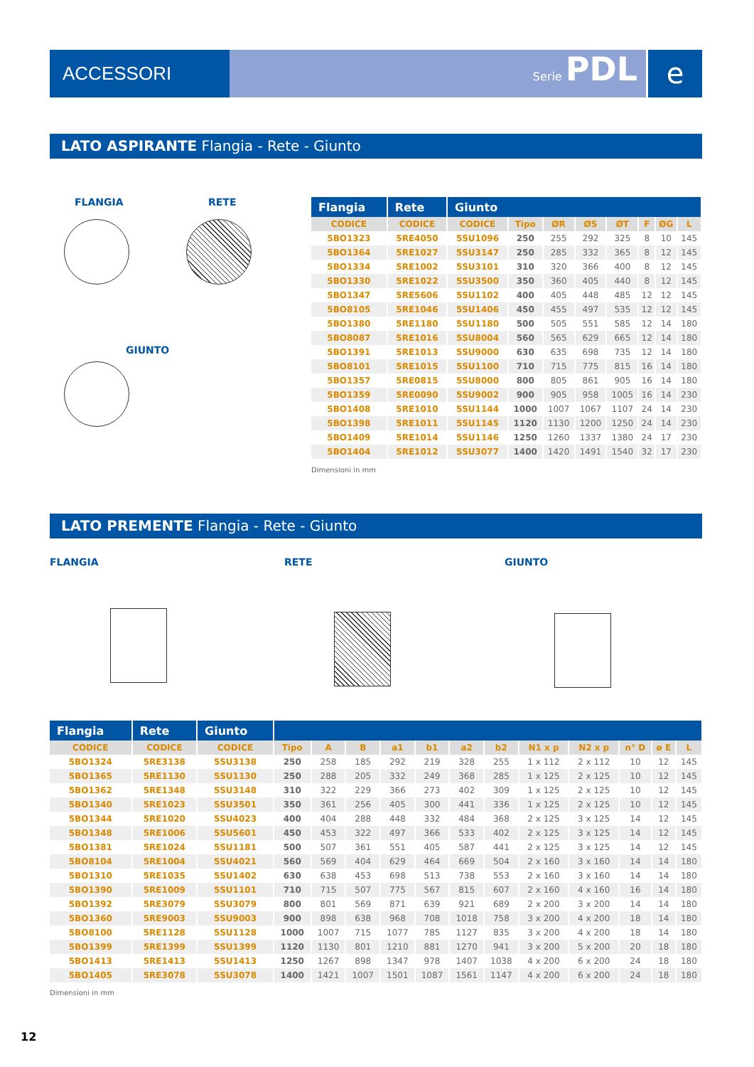ACCESSORI
Serie PDL
e
LATO ASPIRANTE Flangia - Rete - Giunto
FLANGIA RETE
GIUNTO
| Flangia | Rete | Giunto | | | | | | | |
| --- | --- | --- | --- | --- | --- | --- | --- | --- | --- |
| CODICE | CODICE | CODICE | Tipo | ØR | ØS | ØT | F | ØG | L |
| 5BO1323 | 5RE4050 | 5SU1096 | 250 | 255 | 292 | 325 | 8 | 10 | 145 |
| 5BO1364 | 5RE1027 | 5SU3147 | 250 | 285 | 332 | 365 | 8 | 12 | 145 |
| 5BO1334 | 5RE1002 | 5SU3101 | 310 | 320 | 366 | 400 | 8 | 12 | 145 |
| 5BO1330 | 5RE1022 | 5SU3500 | 350 | 360 | 405 | 440 | 8 | 12 | 145 |
| 5BO1347 | 5RE5606 | 5SU1102 | 400 | 405 | 448 | 485 | 12 | 12 | 145 |
| 5BO8105 | 5RE1046 | 5SU1406 | 450 | 455 | 497 | 535 | 12 | 12 | 145 |
| 5BO1380 | 5RE1180 | 5SU1180 | 500 | 505 | 551 | 585 | 12 | 14 | 180 |
| 5BO8087 | 5RE1016 | 5SU8004 | 560 | 565 | 629 | 665 | 12 | 14 | 180 |
| 5BO1391 | 5RE1013 | 5SU9000 | 630 | 635 | 698 | 735 | 12 | 14 | 180 |
| 5BO8101 | 5RE1015 | 5SU1100 | 710 | 715 | 775 | 815 | 16 | 14 | 180 |
| 5BO1357 | 5RE0815 | 5SU8000 | 800 | 805 | 861 | 905 | 16 | 14 | 180 |
| 5BO1359 | 5RE0090 | 5SU9002 | 900 | 905 | 958 | 1005 | 16 | 14 | 230 |
| 5BO1408 | 5RE1010 | 5SU1144 | 1000 | 1007 | 1067 | 1107 | 24 | 14 | 230 |
| 5BO1398 | 5RE1011 | 5SU1145 | 1120 | 1130 | 1200 | 1250 | 24 | 14 | 230 |
| 5BO1409 | 5RE1014 | 5SU1146 | 1250 | 1260 | 1337 | 1380 | 24 | 17 | 230 |
| 5BO1404 | 5RE1012 | 5SU3077 | 1400 | 1420 | 1491 | 1540 | 32 | 17 | 230 |
Dimensioni in mm
LATO PREMENTE Flangia - Rete - Giunto
FLANGIA RETE GIUNTO
| Flangia | Rete | Giunto | | | | | | | | | | | | |
| --- | --- | --- | --- | --- | --- | --- | --- | --- | --- | --- | --- | --- | --- | --- |
| CODICE | CODICE | CODICE | Tipo | A | B | a1 | b1 | a2 | b2 | N1 x p | N2 x p | n° D | ø E | L |
| 5BO1324 | 5RE3138 | 5SU3138 | 250 | 258 | 185 | 292 | 219 | 328 | 255 | 1 x 112 | 2 x 112 | 10 | 12 | 145 |
| 5BO1365 | 5RE1130 | 5SU1130 | 250 | 288 | 205 | 332 | 249 | 368 | 285 | 1 x 125 | 2 x 125 | 10 | 12 | 145 |
| 5BO1362 | 5RE1348 | 5SU3148 | 310 | 322 | 229 | 366 | 273 | 402 | 309 | 1 x 125 | 2 x 125 | 10 | 12 | 145 |
| 5BO1340 | 5RE1023 | 5SU3501 | 350 | 361 | 256 | 405 | 300 | 441 | 336 | 1 x 125 | 2 x 125 | 10 | 12 | 145 |
| 5BO1344 | 5RE1020 | 5SU4023 | 400 | 404 | 288 | 448 | 332 | 484 | 368 | 2 x 125 | 3 x 125 | 14 | 12 | 145 |
| 5BO1348 | 5RE1006 | 5SU5601 | 450 | 453 | 322 | 497 | 366 | 533 | 402 | 2 x 125 | 3 x 125 | 14 | 12 | 145 |
| 5BO1381 | 5RE1024 | 5SU1181 | 500 | 507 | 361 | 551 | 405 | 587 | 441 | 2 x 125 | 3 x 125 | 14 | 12 | 145 |
| 5BO8104 | 5RE1004 | 5SU4021 | 560 | 569 | 404 | 629 | 464 | 669 | 504 | 2 x 160 | 3 x 160 | 14 | 14 | 180 |
| 5BO1310 | 5RE1035 | 5SU1402 | 630 | 638 | 453 | 698 | 513 | 738 | 553 | 2 x 160 | 3 x 160 | 14 | 14 | 180 |
| 5BO1390 | 5RE1009 | 5SU1101 | 710 | 715 | 507 | 775 | 567 | 815 | 607 | 2 x 160 | 4 x 160 | 16 | 14 | 180 |
| 5BO1392 | 5RE3079 | 5SU3079 | 800 | 801 | 569 | 871 | 639 | 921 | 689 | 2 x 200 | 3 x 200 | 14 | 14 | 180 |
| 5BO1360 | 5RE9003 | 5SU9003 | 900 | 898 | 638 | 968 | 708 | 1018 | 758 | 3 x 200 | 4 x 200 | 18 | 14 | 180 |
| 5BO8100 | 5RE1128 | 5SU1128 | 1000 | 1007 | 715 | 1077 | 785 | 1127 | 835 | 3 x 200 | 4 x 200 | 18 | 14 | 180 |
| 5BO1399 | 5RE1399 | 5SU1399 | 1120 | 1130 | 801 | 1210 | 881 | 1270 | 941 | 3 x 200 | 5 x 200 | 20 | 18 | 180 |
| 5BO1413 | 5RE1413 | 5SU1413 | 1250 | 1267 | 898 | 1347 | 978 | 1407 | 1038 | 4 x 200 | 6 x 200 | 24 | 18 | 180 |
| 5BO1405 | 5RE3078 | 5SU3078 | 1400 | 1421 | 1007 | 1501 | 1087 | 1561 | 1147 | 4 x 200 | 6 x 200 | 24 | 18 | 180 |
Dimensioni in mm
12